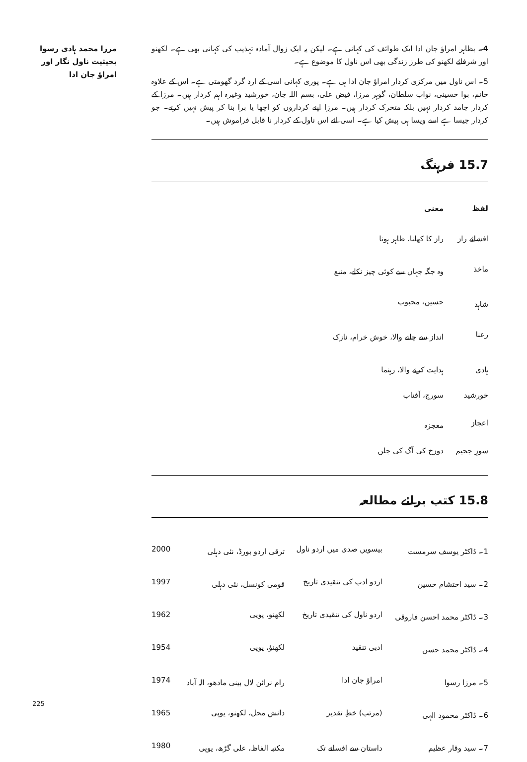مرزا محمد ہادی رسوا بحیثیت ناول نگار اور امراؤ جان ادا
4۔ بظاہر امراؤ جان ادا ایک طوائف کی کہانی ہے۔ لیکن یہ ایک زوال آمادہ تہذیب کی کہانی بھی ہے۔ لکھنو اور شرفائے لکھنو کی طرز زندگی بھی اس ناول کا موضوع ہے۔
5۔ اس ناول میں مرکزی کردار امراؤ جان ادا ہی ہے۔ پوری کہانی اسی کے ارد گرد گھومتی ہے۔ اس کے علاوہ خانم، بوا حسینی، نواب سلطان، گوہر مرزا، فیض علی، بسم اللہ جان، خورشید وغیرہ اہم کردار ہیں۔ مرزا کے کردار جامد کردار نہیں بلکہ متحرک کردار ہیں۔ مرزا اپنے کرداروں کو اچھا یا برا بنا کر پیش نہیں کرتے۔ جو کردار جیسا ہے اسے ویسا ہی پیش کیا ہے۔ اسی لئے اس ناول کے کردار نا قابل فراموش ہیں۔
15.7 فرہنگ
| لفظ | معنی |
| --- | --- |
| افشائے راز | راز کا کھلنا، ظاہر ہونا |
| ماخذ | وہ جگہ جہاں سے کوئی چیز نکلے، منبع |
| شاہد | حسین، محبوب |
| رعنا | انداز سے چلنے والا، خوش خرام، نازک |
| ہادی | ہدایت کرنے والا، رہنما |
| خورشید | سورج، آفتاب |
| اعجاز | معجزہ |
| سوزِ جحیم | دوزخ کی آگ کی جلن |
15.8 کتب برائے مطالعہ
| 1۔ ڈاکٹر یوسف سرمست | بیسویں صدی میں اردو ناول | ترقی اردو بورڈ، نئی دہلی | 2000 |
| 2۔ سید احتشام حسین | اردو ادب کی تنقیدی تاریخ | قومی کونسل، نئی دہلی | 1997 |
| 3۔ ڈاکٹر محمد احسن فاروقی | اردو ناول کی تنقیدی تاریخ | لکھنو، یوپی | 1962 |
| 4۔ ڈاکٹر محمد حسن | ادبی تنقید | لکھنؤ، یوپی | 1954 |
| 5۔ مرزا رسوا | امراؤ جان ادا | رام نرائن لال بینی مادھو، الہ آباد | 1974 |
| 6۔ ڈاکٹر محمود الہی | (مرتب) خطِ تقدیر | دانش محل، لکھنو، یوپی | 1965 |
| 7۔ سید وقار عظیم | داستان سے افسانے تک | مکتبہ الفاظ، علی گڑھ، یوپی | 1980 |
225